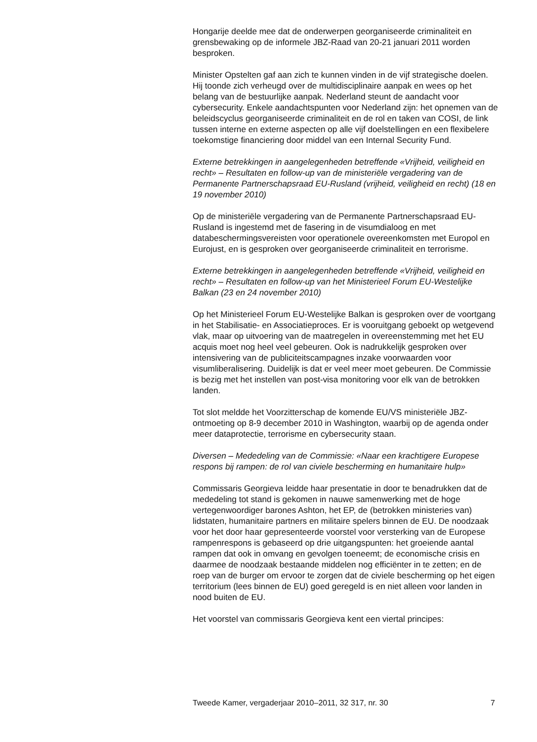Hongarije deelde mee dat de onderwerpen georganiseerde criminaliteit en grensbewaking op de informele JBZ-Raad van 20-21 januari 2011 worden besproken.
Minister Opstelten gaf aan zich te kunnen vinden in de vijf strategische doelen. Hij toonde zich verheugd over de multidisciplinaire aanpak en wees op het belang van de bestuurlijke aanpak. Nederland steunt de aandacht voor cybersecurity. Enkele aandachtspunten voor Nederland zijn: het opnemen van de beleidscyclus georganiseerde criminaliteit en de rol en taken van COSI, de link tussen interne en externe aspecten op alle vijf doelstellingen en een flexibelere toekomstige financiering door middel van een Internal Security Fund.
Externe betrekkingen in aangelegenheden betreffende «Vrijheid, veiligheid en recht» – Resultaten en follow-up van de ministeriële vergadering van de Permanente Partnerschapsraad EU-Rusland (vrijheid, veiligheid en recht) (18 en 19 november 2010)
Op de ministeriële vergadering van de Permanente Partnerschapsraad EU-Rusland is ingestemd met de fasering in de visumdialoog en met databeschermingsvereisten voor operationele overeenkomsten met Europol en Eurojust, en is gesproken over georganiseerde criminaliteit en terrorisme.
Externe betrekkingen in aangelegenheden betreffende «Vrijheid, veiligheid en recht» – Resultaten en follow-up van het Ministerieel Forum EU-Westelijke Balkan (23 en 24 november 2010)
Op het Ministerieel Forum EU-Westelijke Balkan is gesproken over de voortgang in het Stabilisatie- en Associatieproces. Er is vooruitgang geboekt op wetgevend vlak, maar op uitvoering van de maatregelen in overeenstemming met het EU acquis moet nog heel veel gebeuren. Ook is nadrukkelijk gesproken over intensivering van de publiciteitscampagnes inzake voorwaarden voor visumliberalisering. Duidelijk is dat er veel meer moet gebeuren. De Commissie is bezig met het instellen van post-visa monitoring voor elk van de betrokken landen.
Tot slot meldde het Voorzitterschap de komende EU/VS ministeriële JBZ-ontmoeting op 8-9 december 2010 in Washington, waarbij op de agenda onder meer dataprotectie, terrorisme en cybersecurity staan.
Diversen – Mededeling van de Commissie: «Naar een krachtigere Europese respons bij rampen: de rol van civiele bescherming en humanitaire hulp»
Commissaris Georgieva leidde haar presentatie in door te benadrukken dat de mededeling tot stand is gekomen in nauwe samenwerking met de hoge vertegenwoordiger barones Ashton, het EP, de (betrokken ministeries van) lidstaten, humanitaire partners en militaire spelers binnen de EU. De noodzaak voor het door haar gepresenteerde voorstel voor versterking van de Europese rampenrespons is gebaseerd op drie uitgangspunten: het groeiende aantal rampen dat ook in omvang en gevolgen toeneemt; de economische crisis en daarmee de noodzaak bestaande middelen nog efficiënter in te zetten; en de roep van de burger om ervoor te zorgen dat de civiele bescherming op het eigen territorium (lees binnen de EU) goed geregeld is en niet alleen voor landen in nood buiten de EU.
Het voorstel van commissaris Georgieva kent een viertal principes:
Tweede Kamer, vergaderjaar 2010–2011, 32 317, nr. 30 7